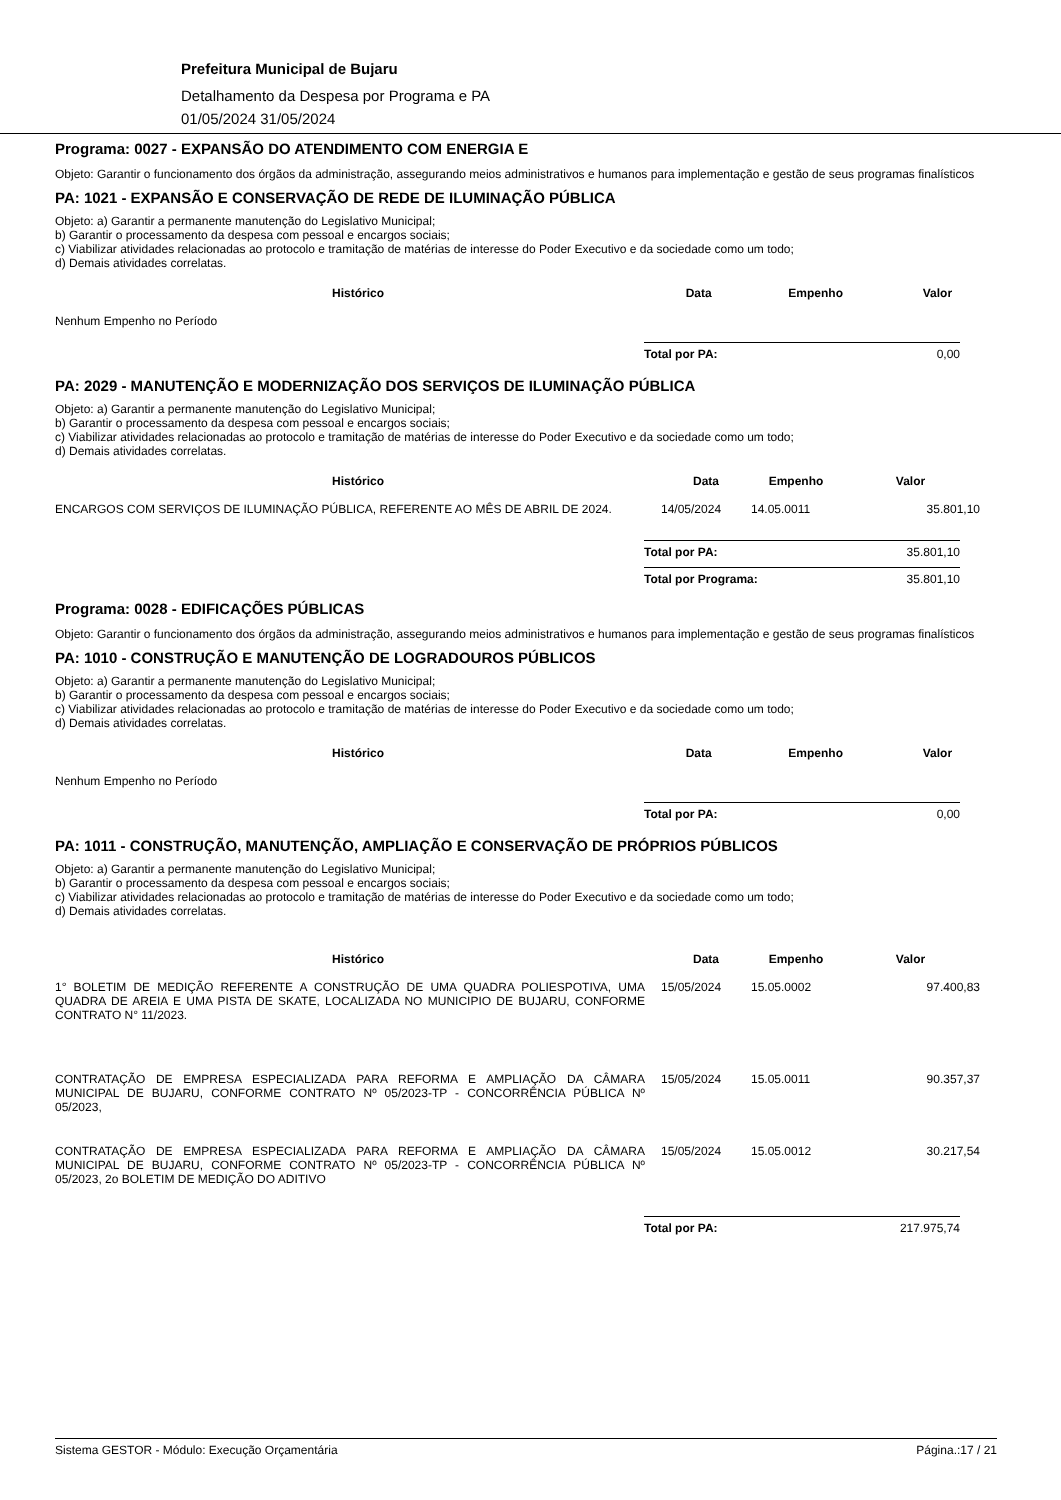Prefeitura Municipal de Bujaru
Detalhamento da Despesa por Programa e PA
01/05/2024 31/05/2024
Programa: 0027 - EXPANSÃO DO ATENDIMENTO COM ENERGIA E
Objeto: Garantir o funcionamento dos órgãos da administração, assegurando meios administrativos e humanos para implementação e gestão de seus programas finalísticos
PA: 1021 - EXPANSÃO E CONSERVAÇÃO DE REDE DE ILUMINAÇÃO PÚBLICA
Objeto: a) Garantir a permanente manutenção do Legislativo Municipal;
b) Garantir o processamento da despesa com pessoal e encargos sociais;
c) Viabilizar atividades relacionadas ao protocolo e tramitação de matérias de interesse do Poder Executivo e da sociedade como um todo;
d) Demais atividades correlatas.
| Histórico | Data | Empenho | Valor |
| --- | --- | --- | --- |
| Nenhum Empenho no Período | | | |
Total por PA: 0,00
PA: 2029 - MANUTENÇÃO E MODERNIZAÇÃO DOS SERVIÇOS DE ILUMINAÇÃO PÚBLICA
Objeto: a) Garantir a permanente manutenção do Legislativo Municipal;
b) Garantir o processamento da despesa com pessoal e encargos sociais;
c) Viabilizar atividades relacionadas ao protocolo e tramitação de matérias de interesse do Poder Executivo e da sociedade como um todo;
d) Demais atividades correlatas.
| Histórico | Data | Empenho | Valor |
| --- | --- | --- | --- |
| ENCARGOS COM SERVIÇOS DE ILUMINAÇÃO PÚBLICA, REFERENTE AO MÊS DE ABRIL DE 2024. | 14/05/2024 | 14.05.0011 | 35.801,10 |
Total por PA: 35.801,10
Total por Programa: 35.801,10
Programa: 0028 - EDIFICAÇÕES PÚBLICAS
Objeto: Garantir o funcionamento dos órgãos da administração, assegurando meios administrativos e humanos para implementação e gestão de seus programas finalísticos
PA: 1010 - CONSTRUÇÃO E MANUTENÇÃO DE LOGRADOUROS PÚBLICOS
Objeto: a) Garantir a permanente manutenção do Legislativo Municipal;
b) Garantir o processamento da despesa com pessoal e encargos sociais;
c) Viabilizar atividades relacionadas ao protocolo e tramitação de matérias de interesse do Poder Executivo e da sociedade como um todo;
d) Demais atividades correlatas.
| Histórico | Data | Empenho | Valor |
| --- | --- | --- | --- |
| Nenhum Empenho no Período | | | |
Total por PA: 0,00
PA: 1011 - CONSTRUÇÃO, MANUTENÇÃO, AMPLIAÇÃO E CONSERVAÇÃO DE PRÓPRIOS PÚBLICOS
Objeto: a) Garantir a permanente manutenção do Legislativo Municipal;
b) Garantir o processamento da despesa com pessoal e encargos sociais;
c) Viabilizar atividades relacionadas ao protocolo e tramitação de matérias de interesse do Poder Executivo e da sociedade como um todo;
d) Demais atividades correlatas.
| Histórico | Data | Empenho | Valor |
| --- | --- | --- | --- |
| 1° BOLETIM DE MEDIÇÃO REFERENTE A CONSTRUÇÃO DE UMA QUADRA POLIESPOTIVA, UMA QUADRA DE AREIA E UMA PISTA DE SKATE, LOCALIZADA NO MUNICIPIO DE BUJARU, CONFORME CONTRATO N° 11/2023. | 15/05/2024 | 15.05.0002 | 97.400,83 |
| CONTRATAÇÃO DE EMPRESA ESPECIALIZADA PARA REFORMA E AMPLIAÇÃO DA CÂMARA MUNICIPAL DE BUJARU, CONFORME CONTRATO Nº 05/2023-TP - CONCORRÊNCIA PÚBLICA Nº 05/2023, | 15/05/2024 | 15.05.0011 | 90.357,37 |
| CONTRATAÇÃO DE EMPRESA ESPECIALIZADA PARA REFORMA E AMPLIAÇÃO DA CÂMARA MUNICIPAL DE BUJARU, CONFORME CONTRATO Nº 05/2023-TP - CONCORRÊNCIA PÚBLICA Nº 05/2023, 2o BOLETIM DE MEDIÇÃO DO ADITIVO | 15/05/2024 | 15.05.0012 | 30.217,54 |
Total por PA: 217.975,74
Sistema GESTOR - Módulo: Execução Orçamentária Página.:17 / 21